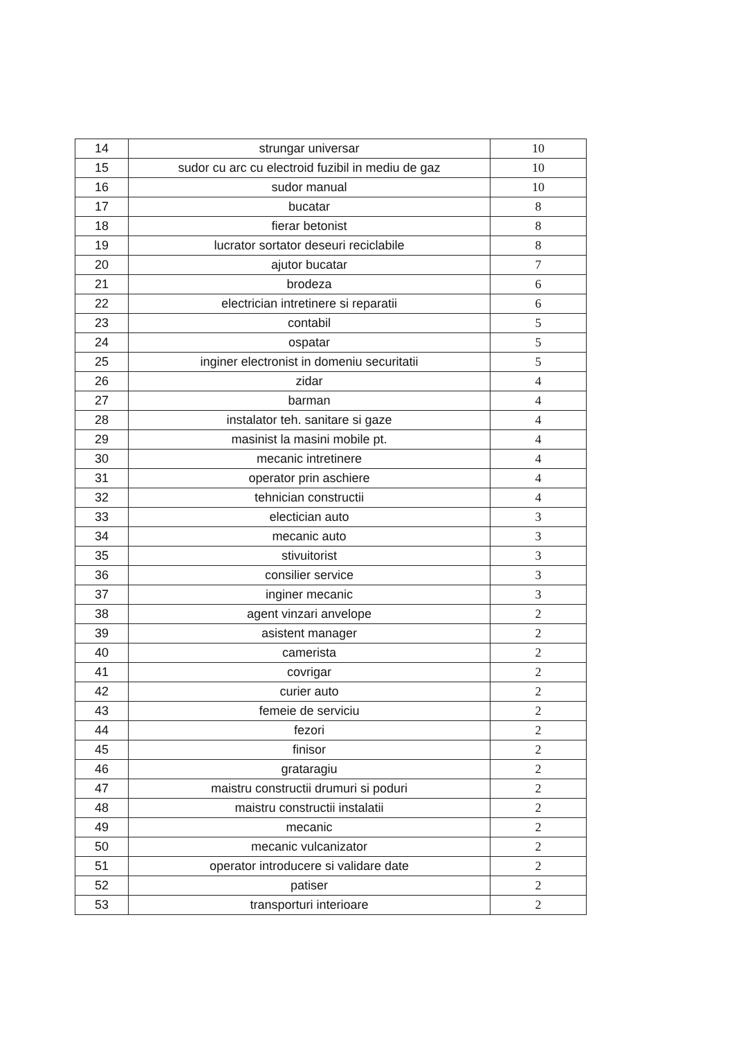| 14 | strungar universar | 10 |
| 15 | sudor cu arc cu electroid fuzibil in mediu de gaz | 10 |
| 16 | sudor manual | 10 |
| 17 | bucatar | 8 |
| 18 | fierar betonist | 8 |
| 19 | lucrator sortator deseuri reciclabile | 8 |
| 20 | ajutor bucatar | 7 |
| 21 | brodeza | 6 |
| 22 | electrician intretinere si reparatii | 6 |
| 23 | contabil | 5 |
| 24 | ospatar | 5 |
| 25 | inginer electronist in domeniu securitatii | 5 |
| 26 | zidar | 4 |
| 27 | barman | 4 |
| 28 | instalator teh. sanitare si gaze | 4 |
| 29 | masinist la masini mobile pt. | 4 |
| 30 | mecanic intretinere | 4 |
| 31 | operator prin aschiere | 4 |
| 32 | tehnician constructii | 4 |
| 33 | electician auto | 3 |
| 34 | mecanic auto | 3 |
| 35 | stivuitorist | 3 |
| 36 | consilier service | 3 |
| 37 | inginer mecanic | 3 |
| 38 | agent vinzari anvelope | 2 |
| 39 | asistent manager | 2 |
| 40 | camerista | 2 |
| 41 | covrigar | 2 |
| 42 | curier auto | 2 |
| 43 | femeie de serviciu | 2 |
| 44 | fezori | 2 |
| 45 | finisor | 2 |
| 46 | grataragiu | 2 |
| 47 | maistru constructii drumuri si poduri | 2 |
| 48 | maistru constructii instalatii | 2 |
| 49 | mecanic | 2 |
| 50 | mecanic vulcanizator | 2 |
| 51 | operator introducere si validare date | 2 |
| 52 | patiser | 2 |
| 53 | transporturi interioare | 2 |